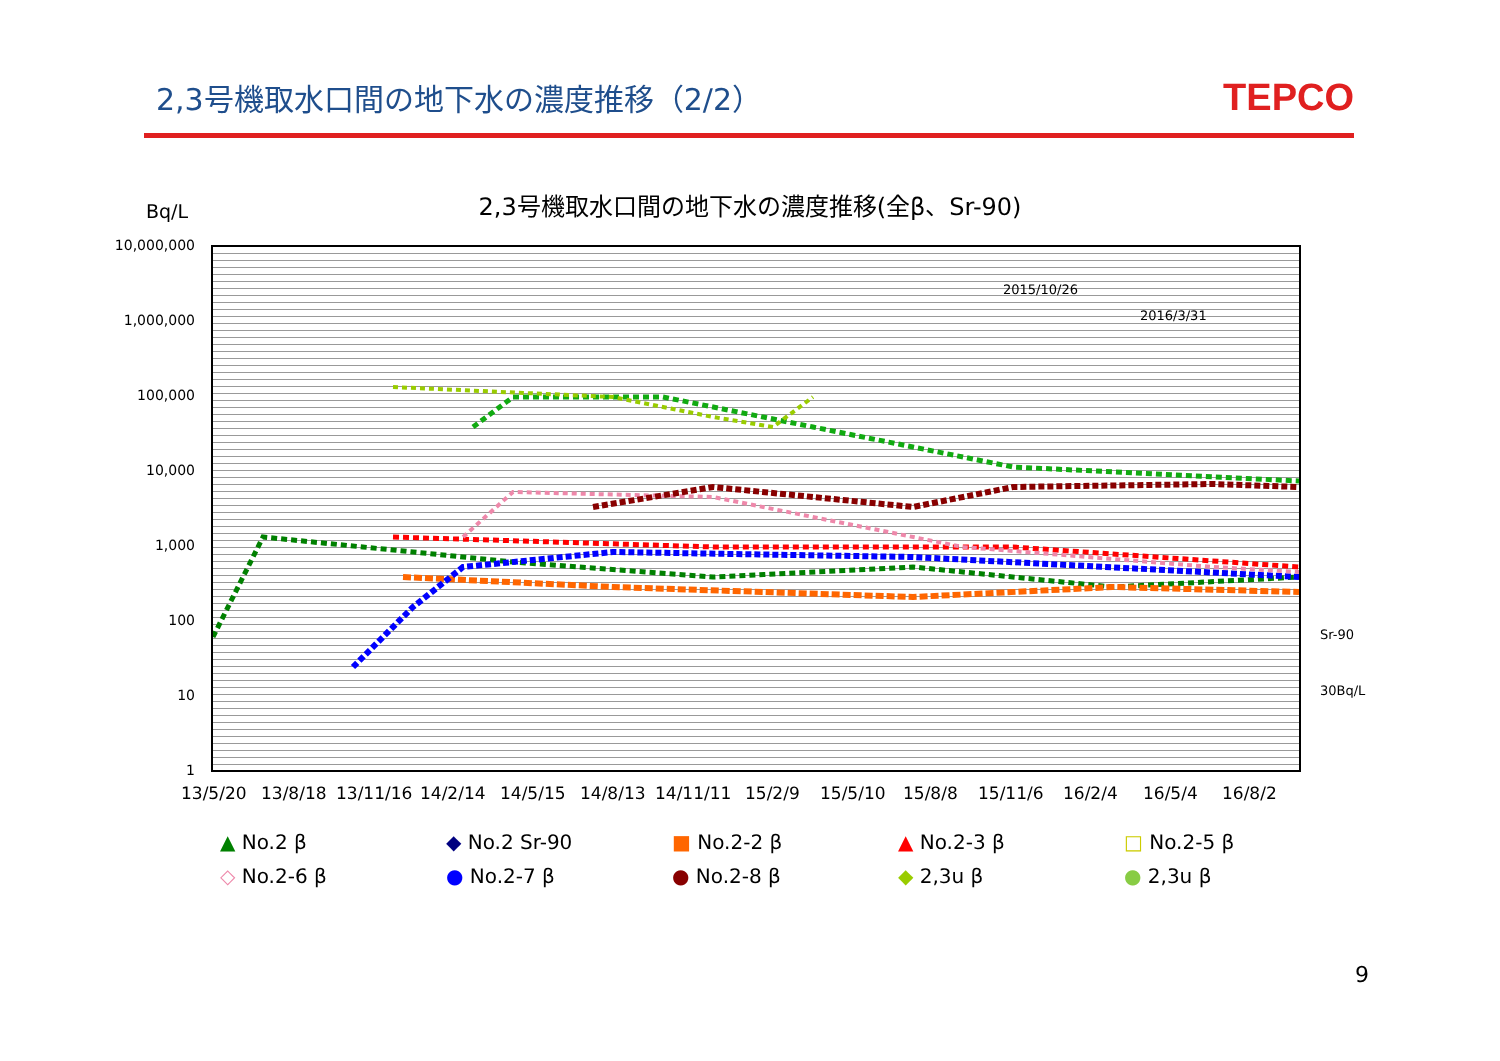2,3号機取水口間の地下水の濃度推移（2/2）
TEPCO
Bq/L
2,3号機取水口間の地下水の濃度推移(全β、Sr-90)
10,000,000
1,000,000
100,000
10,000
1,000
100
10
1
2015/10/26
2016/3/31
Sr-90
30Bq/L
13/5/20 13/8/18 13/11/16 14/2/14 14/5/15 14/8/13 14/11/11 15/2/9 15/5/10 15/8/8 15/11/6 16/2/4 16/5/4 16/8/2
▲ No.2 β
◆ No.2 Sr-90
■ No.2-2 β
▲ No.2-3 β
□ No.2-5 β
◇ No.2-6 β
● No.2-7 β
● No.2-8 β
◆ 2,3u β
● 2,3u β
9